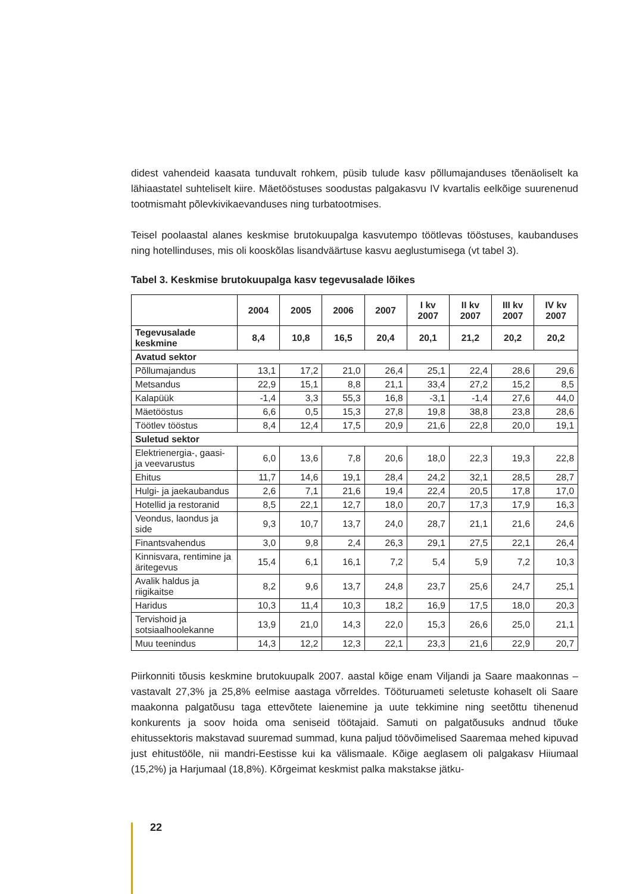didest vahendeid kaasata tunduvalt rohkem, püsib tulude kasv põllumajanduses tõenäoliselt ka lähiaastatel suhteliselt kiire. Mäetööstuses soodustas palgakasvu IV kvartalis eelkõige suurenenud tootmismaht põlevkivikaevanduses ning turbatootmises.
Teisel poolaastal alanes keskmise brutokuupalga kasvutempo töötlevas tööstuses, kaubanduses ning hotellinduses, mis oli kooskõlas lisandväärtuse kasvu aeglustumisega (vt tabel 3).
Tabel 3. Keskmise brutokuupalga kasv tegevusalade lõikes
| | 2004 | 2005 | 2006 | 2007 | I kv 2007 | II kv 2007 | III kv 2007 | IV kv 2007 |
| --- | --- | --- | --- | --- | --- | --- | --- | --- |
| Tegevusalade keskmine | 8,4 | 10,8 | 16,5 | 20,4 | 20,1 | 21,2 | 20,2 | 20,2 |
| Avatud sektor | | | | | | | | |
| Põllumajandus | 13,1 | 17,2 | 21,0 | 26,4 | 25,1 | 22,4 | 28,6 | 29,6 |
| Metsandus | 22,9 | 15,1 | 8,8 | 21,1 | 33,4 | 27,2 | 15,2 | 8,5 |
| Kalapüük | -1,4 | 3,3 | 55,3 | 16,8 | -3,1 | -1,4 | 27,6 | 44,0 |
| Mäetööstus | 6,6 | 0,5 | 15,3 | 27,8 | 19,8 | 38,8 | 23,8 | 28,6 |
| Töötlev tööstus | 8,4 | 12,4 | 17,5 | 20,9 | 21,6 | 22,8 | 20,0 | 19,1 |
| Suletud sektor | | | | | | | | |
| Elektrienergia-, gaasi- ja veevarustus | 6,0 | 13,6 | 7,8 | 20,6 | 18,0 | 22,3 | 19,3 | 22,8 |
| Ehitus | 11,7 | 14,6 | 19,1 | 28,4 | 24,2 | 32,1 | 28,5 | 28,7 |
| Hulgi- ja jaekaubandus | 2,6 | 7,1 | 21,6 | 19,4 | 22,4 | 20,5 | 17,8 | 17,0 |
| Hotellid ja restoranid | 8,5 | 22,1 | 12,7 | 18,0 | 20,7 | 17,3 | 17,9 | 16,3 |
| Veondus, laondus ja side | 9,3 | 10,7 | 13,7 | 24,0 | 28,7 | 21,1 | 21,6 | 24,6 |
| Finantsvahendus | 3,0 | 9,8 | 2,4 | 26,3 | 29,1 | 27,5 | 22,1 | 26,4 |
| Kinnisvara, rentimine ja äritegevus | 15,4 | 6,1 | 16,1 | 7,2 | 5,4 | 5,9 | 7,2 | 10,3 |
| Avalik haldus ja riigikaitse | 8,2 | 9,6 | 13,7 | 24,8 | 23,7 | 25,6 | 24,7 | 25,1 |
| Haridus | 10,3 | 11,4 | 10,3 | 18,2 | 16,9 | 17,5 | 18,0 | 20,3 |
| Tervishoid ja sotsiaalhoolekanne | 13,9 | 21,0 | 14,3 | 22,0 | 15,3 | 26,6 | 25,0 | 21,1 |
| Muu teenindus | 14,3 | 12,2 | 12,3 | 22,1 | 23,3 | 21,6 | 22,9 | 20,7 |
Piirkonniti tõusis keskmine brutokuupalk 2007. aastal kõige enam Viljandi ja Saare maakonnas – vastavalt 27,3% ja 25,8% eelmise aastaga võrreldes. Tööturuameti seletuste kohaselt oli Saare maakonna palgatõusu taga ettevõtete laienemine ja uute tekkimine ning seetõttu tihenenud konkurents ja soov hoida oma seniseid töötajaid. Samuti on palgatõusuks andnud tõuke ehitussektoris makstavad suuremad summad, kuna paljud töövõimelised Saaremaa mehed kipuvad just ehitustööle, nii mandri-Eestisse kui ka välismaale. Kõige aeglasem oli palgakasv Hiiumaal (15,2%) ja Harjumaal (18,8%). Kõrgeimat keskmist palka makstakse jätku-
22